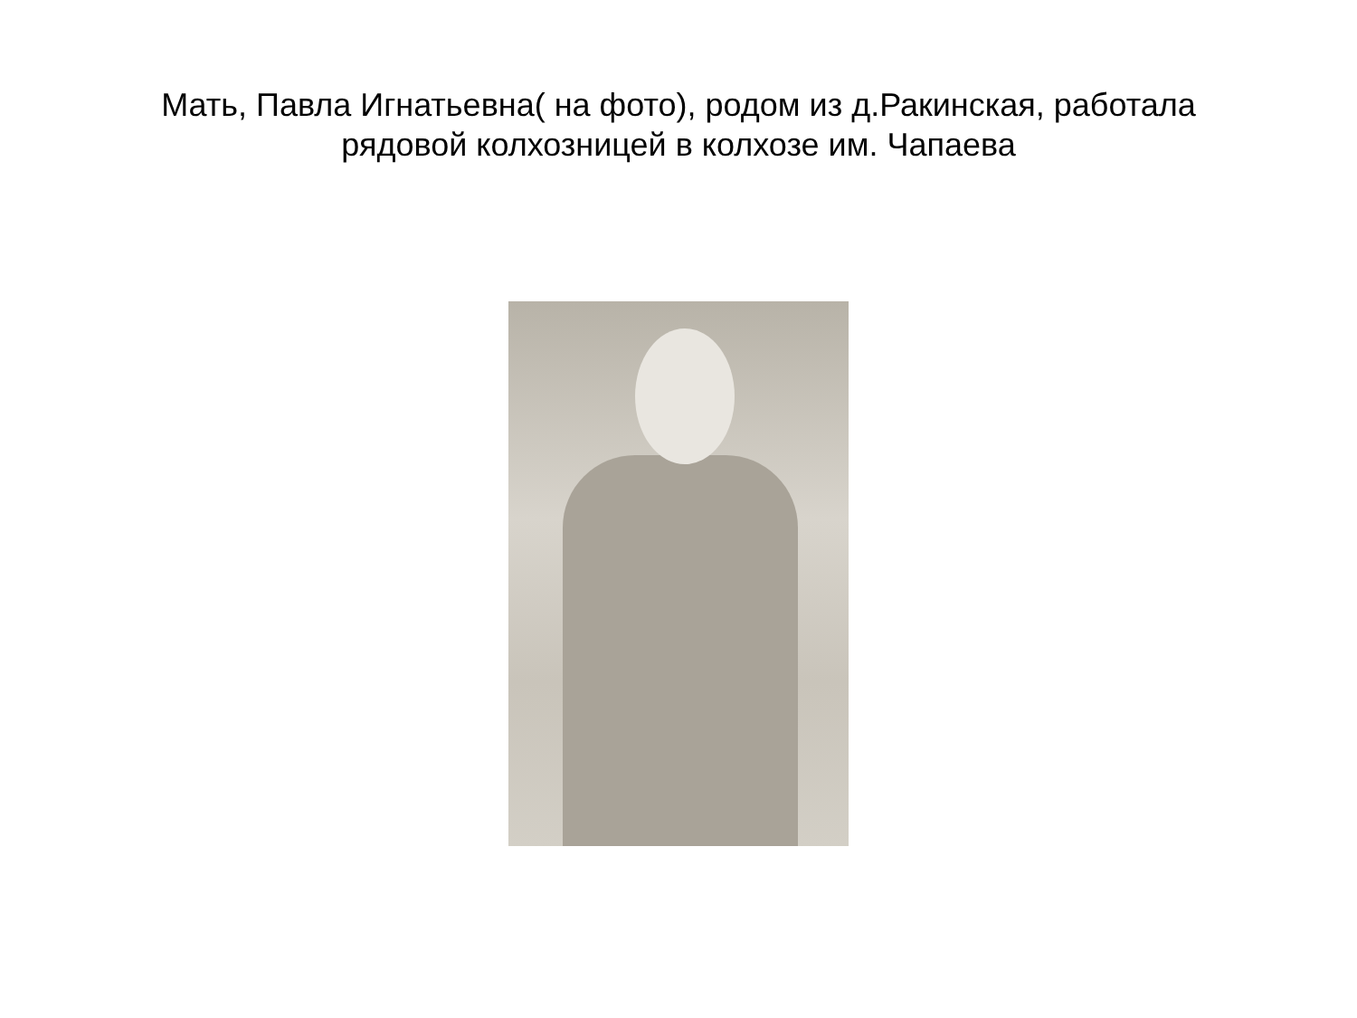Мать, Павла Игнатьевна( на фото), родом из д.Ракинская, работала
рядовой колхозницей в колхозе им. Чапаева